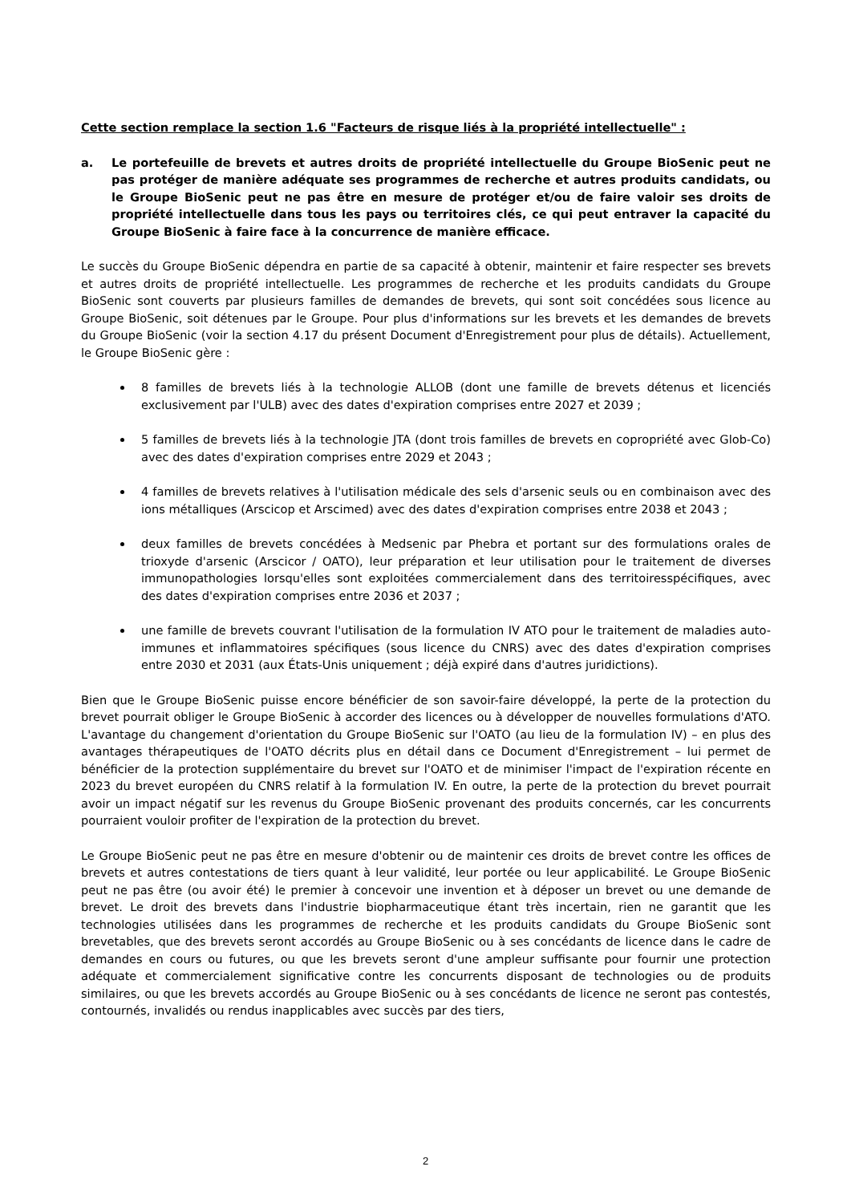Cette section remplace la section 1.6 "Facteurs de risque liés à la propriété intellectuelle" :
a. Le portefeuille de brevets et autres droits de propriété intellectuelle du Groupe BioSenic peut ne pas protéger de manière adéquate ses programmes de recherche et autres produits candidats, ou le Groupe BioSenic peut ne pas être en mesure de protéger et/ou de faire valoir ses droits de propriété intellectuelle dans tous les pays ou territoires clés, ce qui peut entraver la capacité du Groupe BioSenic à faire face à la concurrence de manière efficace.
Le succès du Groupe BioSenic dépendra en partie de sa capacité à obtenir, maintenir et faire respecter ses brevets et autres droits de propriété intellectuelle. Les programmes de recherche et les produits candidats du Groupe BioSenic sont couverts par plusieurs familles de demandes de brevets, qui sont soit concédées sous licence au Groupe BioSenic, soit détenues par le Groupe. Pour plus d'informations sur les brevets et les demandes de brevets du Groupe BioSenic (voir la section 4.17 du présent Document d'Enregistrement pour plus de détails). Actuellement, le Groupe BioSenic gère :
8 familles de brevets liés à la technologie ALLOB (dont une famille de brevets détenus et licenciés exclusivement par l'ULB) avec des dates d'expiration comprises entre 2027 et 2039 ;
5 familles de brevets liés à la technologie JTA (dont trois familles de brevets en copropriété avec Glob-Co) avec des dates d'expiration comprises entre 2029 et 2043 ;
4 familles de brevets relatives à l'utilisation médicale des sels d'arsenic seuls ou en combinaison avec des ions métalliques (Arscicop et Arscimed) avec des dates d'expiration comprises entre 2038 et 2043 ;
deux familles de brevets concédées à Medsenic par Phebra et portant sur des formulations orales de trioxyde d'arsenic (Arscicor / OATO), leur préparation et leur utilisation pour le traitement de diverses immunopathologies lorsqu'elles sont exploitées commercialement dans des territoiresspécifiques, avec des dates d'expiration comprises entre 2036 et 2037 ;
une famille de brevets couvrant l'utilisation de la formulation IV ATO pour le traitement de maladies auto-immunes et inflammatoires spécifiques (sous licence du CNRS) avec des dates d'expiration comprises entre 2030 et 2031 (aux États-Unis uniquement ; déjà expiré dans d'autres juridictions).
Bien que le Groupe BioSenic puisse encore bénéficier de son savoir-faire développé, la perte de la protection du brevet pourrait obliger le Groupe BioSenic à accorder des licences ou à développer de nouvelles formulations d'ATO. L'avantage du changement d'orientation du Groupe BioSenic sur l'OATO (au lieu de la formulation IV) – en plus des avantages thérapeutiques de l'OATO décrits plus en détail dans ce Document d'Enregistrement – lui permet de bénéficier de la protection supplémentaire du brevet sur l'OATO et de minimiser l'impact de l'expiration récente en 2023 du brevet européen du CNRS relatif à la formulation IV. En outre, la perte de la protection du brevet pourrait avoir un impact négatif sur les revenus du Groupe BioSenic provenant des produits concernés, car les concurrents pourraient vouloir profiter de l'expiration de la protection du brevet.
Le Groupe BioSenic peut ne pas être en mesure d'obtenir ou de maintenir ces droits de brevet contre les offices de brevets et autres contestations de tiers quant à leur validité, leur portée ou leur applicabilité. Le Groupe BioSenic peut ne pas être (ou avoir été) le premier à concevoir une invention et à déposer un brevet ou une demande de brevet. Le droit des brevets dans l'industrie biopharmaceutique étant très incertain, rien ne garantit que les technologies utilisées dans les programmes de recherche et les produits candidats du Groupe BioSenic sont brevetables, que des brevets seront accordés au Groupe BioSenic ou à ses concédants de licence dans le cadre de demandes en cours ou futures, ou que les brevets seront d'une ampleur suffisante pour fournir une protection adéquate et commercialement significative contre les concurrents disposant de technologies ou de produits similaires, ou que les brevets accordés au Groupe BioSenic ou à ses concédants de licence ne seront pas contestés, contournés, invalidés ou rendus inapplicables avec succès par des tiers,
2